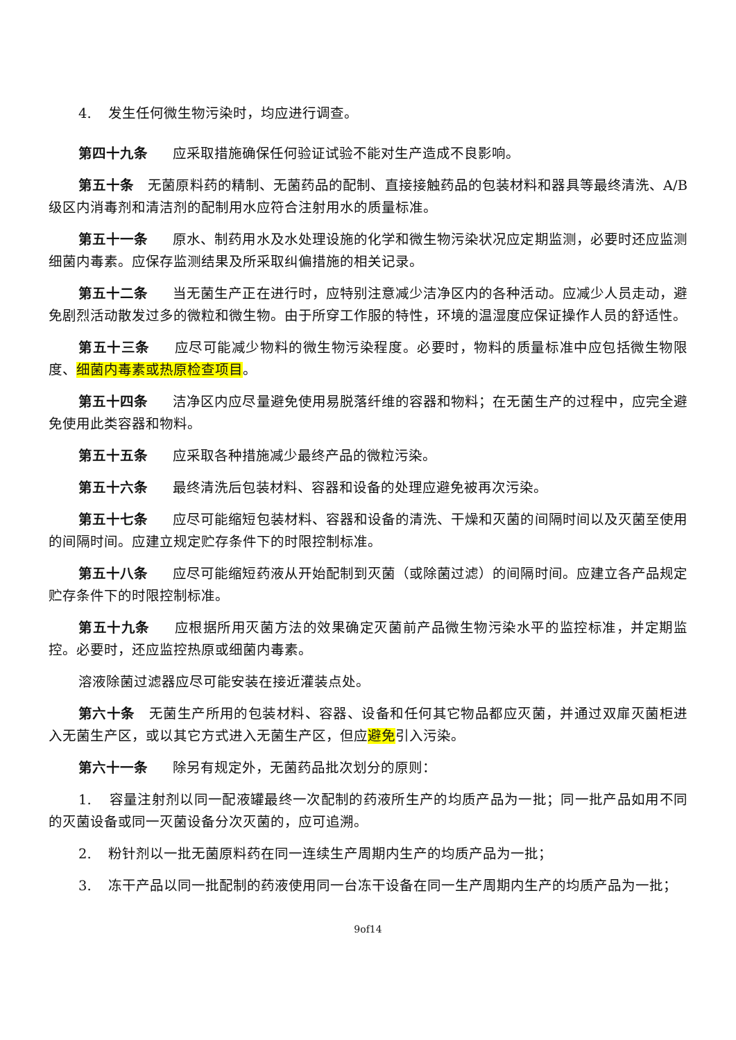4. 发生任何微生物污染时，均应进行调查。
第四十九条 应采取措施确保任何验证试验不能对生产造成不良影响。
第五十条 无菌原料药的精制、无菌药品的配制、直接接触药品的包装材料和器具等最终清洗、A/B 级区内消毒剂和清洁剂的配制用水应符合注射用水的质量标准。
第五十一条 原水、制药用水及水处理设施的化学和微生物污染状况应定期监测，必要时还应监测细菌内毒素。应保存监测结果及所采取纠偏措施的相关记录。
第五十二条 当无菌生产正在进行时，应特别注意减少洁净区内的各种活动。应减少人员走动，避免剧烈活动散发过多的微粒和微生物。由于所穿工作服的特性，环境的温湿度应保证操作人员的舒适性。
第五十三条 应尽可能减少物料的微生物污染程度。必要时，物料的质量标准中应包括微生物限度、细菌内毒素或热原检查项目。
第五十四条 洁净区内应尽量避免使用易脱落纤维的容器和物料；在无菌生产的过程中，应完全避免使用此类容器和物料。
第五十五条 应采取各种措施减少最终产品的微粒污染。
第五十六条 最终清洗后包装材料、容器和设备的处理应避免被再次污染。
第五十七条 应尽可能缩短包装材料、容器和设备的清洗、干燥和灭菌的间隔时间以及灭菌至使用的间隔时间。应建立规定贮存条件下的时限控制标准。
第五十八条 应尽可能缩短药液从开始配制到灭菌（或除菌过滤）的间隔时间。应建立各产品规定贮存条件下的时限控制标准。
第五十九条 应根据所用灭菌方法的效果确定灭菌前产品微生物污染水平的监控标准，并定期监控。必要时，还应监控热原或细菌内毒素。
溶液除菌过滤器应尽可能安装在接近灌装点处。
第六十条 无菌生产所用的包装材料、容器、设备和任何其它物品都应灭菌，并通过双扉灭菌柜进入无菌生产区，或以其它方式进入无菌生产区，但应避免引入污染。
第六十一条 除另有规定外，无菌药品批次划分的原则：
1. 容量注射剂以同一配液罐最终一次配制的药液所生产的均质产品为一批；同一批产品如用不同的灭菌设备或同一灭菌设备分次灭菌的，应可追溯。
2. 粉针剂以一批无菌原料药在同一连续生产周期内生产的均质产品为一批；
3. 冻干产品以同一批配制的药液使用同一台冻干设备在同一生产周期内生产的均质产品为一批；
9of14